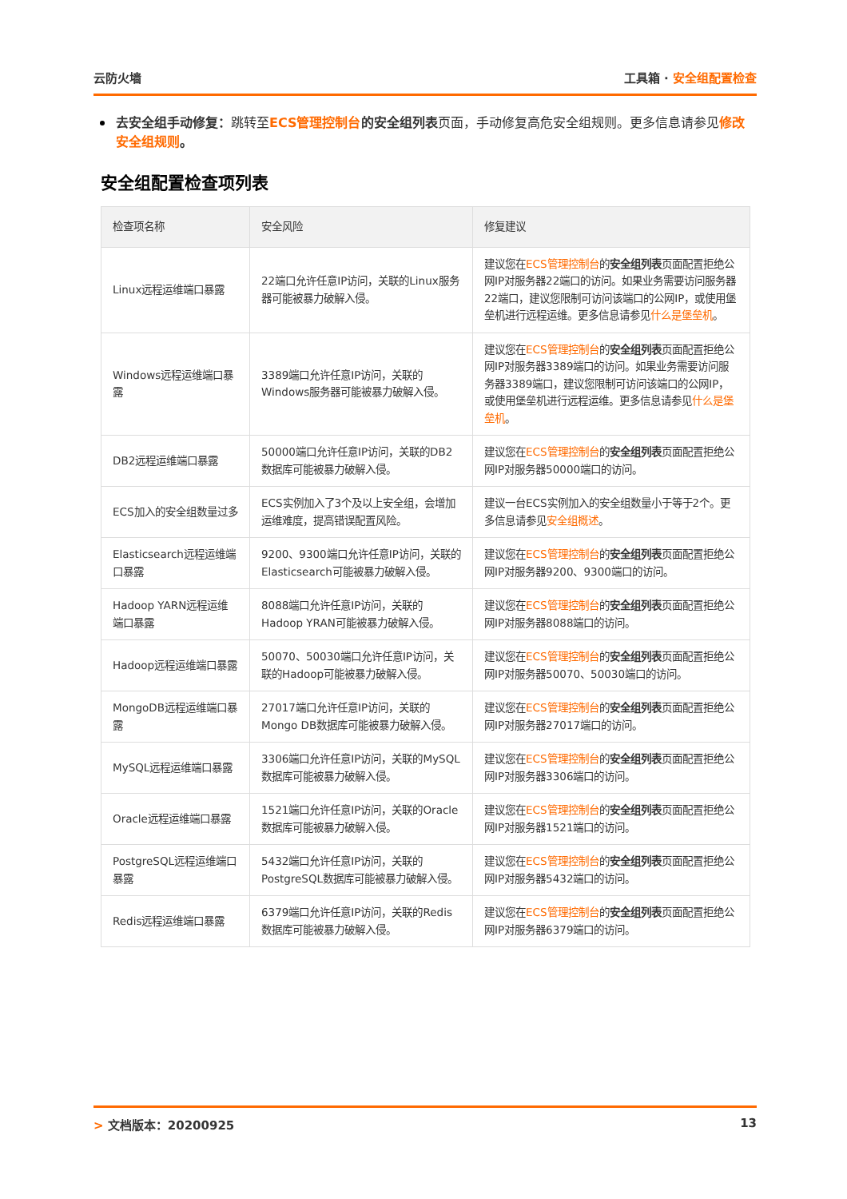云防火墙 工具箱 · 安全组配置检查
去安全组手动修复：跳转至 ECS管理控制台的安全组列表页面，手动修复高危安全组规则。更多信息请参见 修改安全组规则。
安全组配置检查项列表
| 检查项名称 | 安全风险 | 修复建议 |
| --- | --- | --- |
| Linux远程运维端口暴露 | 22端口允许任意IP访问，关联的Linux服务器可能被暴力破解入侵。 | 建议您在 ECS管理控制台 的 安全组列表 页面配置拒绝公网IP对服务器22端口的访问。如果业务需要访问服务器22端口，建议您限制可访问该端口的公网IP，或使用堡垒机进行远程运维。更多信息请参见 什么是堡垒机 。 |
| Windows远程运维端口暴露 | 3389端口允许任意IP访问，关联的Windows服务器可能被暴力破解入侵。 | 建议您在 ECS管理控制台 的 安全组列表 页面配置拒绝公网IP对服务器3389端口的访问。如果业务需要访问服务器3389端口，建议您限制可访问该端口的公网IP，或使用堡垒机进行远程运维。更多信息请参见 什么是堡垒机 。 |
| DB2远程运维端口暴露 | 50000端口允许任意IP访问，关联的DB2数据库可能被暴力破解入侵。 | 建议您在 ECS管理控制台 的 安全组列表 页面配置拒绝公网IP对服务器50000端口的访问。 |
| ECS加入的安全组数量过多 | ECS实例加入了3个及以上安全组，会增加运维难度，提高错误配置风险。 | 建议一台ECS实例加入的安全组数量小于等于2个。更多信息请参见 安全组概述 。 |
| Elasticsearch远程运维端口暴露 | 9200、9300端口允许任意IP访问，关联的Elasticsearch可能被暴力破解入侵。 | 建议您在 ECS管理控制台 的 安全组列表 页面配置拒绝公网IP对服务器9200、9300端口的访问。 |
| Hadoop YARN远程运维端口暴露 | 8088端口允许任意IP访问，关联的Hadoop YRAN可能被暴力破解入侵。 | 建议您在 ECS管理控制台 的 安全组列表 页面配置拒绝公网IP对服务器8088端口的访问。 |
| Hadoop远程运维端口暴露 | 50070、50030端口允许任意IP访问，关联的Hadoop可能被暴力破解入侵。 | 建议您在 ECS管理控制台 的 安全组列表 页面配置拒绝公网IP对服务器50070、50030端口的访问。 |
| MongoDB远程运维端口暴露 | 27017端口允许任意IP访问，关联的Mongo DB数据库可能被暴力破解入侵。 | 建议您在 ECS管理控制台 的 安全组列表 页面配置拒绝公网IP对服务器27017端口的访问。 |
| MySQL远程运维端口暴露 | 3306端口允许任意IP访问，关联的MySQL数据库可能被暴力破解入侵。 | 建议您在 ECS管理控制台 的 安全组列表 页面配置拒绝公网IP对服务器3306端口的访问。 |
| Oracle远程运维端口暴露 | 1521端口允许任意IP访问，关联的Oracle数据库可能被暴力破解入侵。 | 建议您在 ECS管理控制台 的 安全组列表 页面配置拒绝公网IP对服务器1521端口的访问。 |
| PostgreSQL远程运维端口暴露 | 5432端口允许任意IP访问，关联的PostgreSQL数据库可能被暴力破解入侵。 | 建议您在 ECS管理控制台 的 安全组列表 页面配置拒绝公网IP对服务器5432端口的访问。 |
| Redis远程运维端口暴露 | 6379端口允许任意IP访问，关联的Redis数据库可能被暴力破解入侵。 | 建议您在 ECS管理控制台 的 安全组列表 页面配置拒绝公网IP对服务器6379端口的访问。 |
> 文档版本：20200925 13